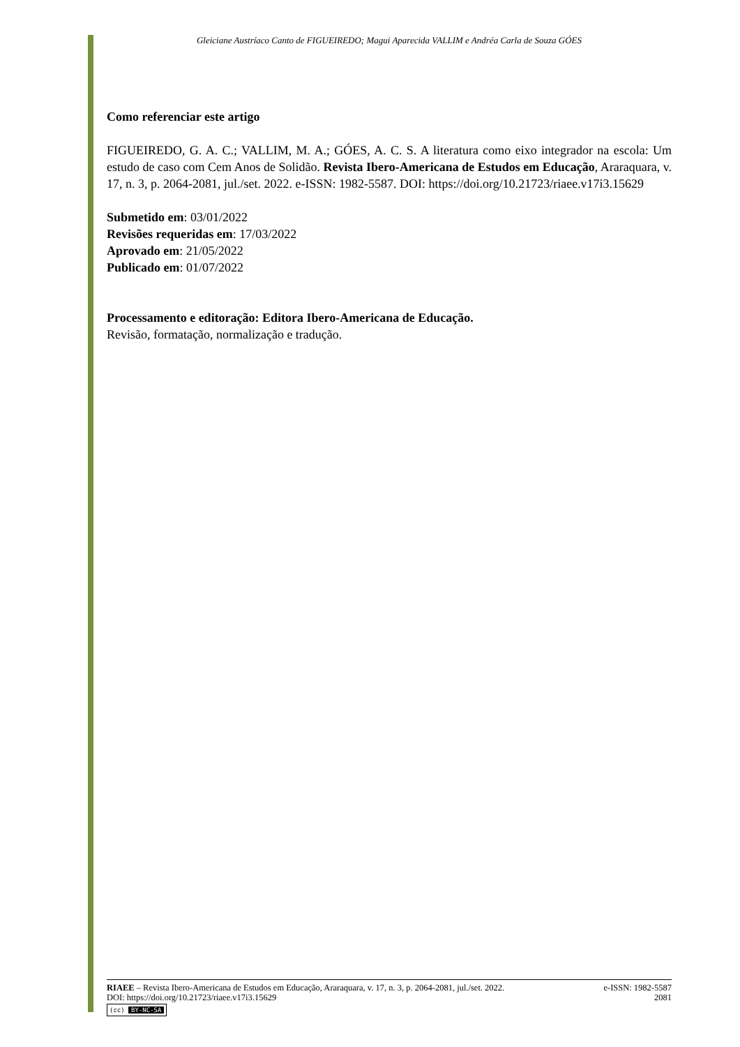Gleiciane Austríaco Canto de FIGUEIREDO; Magui Aparecida VALLIM e Andréa Carla de Souza GÓES
Como referenciar este artigo
FIGUEIREDO, G. A. C.; VALLIM, M. A.; GÓES, A. C. S. A literatura como eixo integrador na escola: Um estudo de caso com Cem Anos de Solidão. Revista Ibero-Americana de Estudos em Educação, Araraquara, v. 17, n. 3, p. 2064-2081, jul./set. 2022. e-ISSN: 1982-5587. DOI: https://doi.org/10.21723/riaee.v17i3.15629
Submetido em: 03/01/2022
Revisões requeridas em: 17/03/2022
Aprovado em: 21/05/2022
Publicado em: 01/07/2022
Processamento e editoração: Editora Ibero-Americana de Educação.
Revisão, formatação, normalização e tradução.
RIAEE – Revista Ibero-Americana de Estudos em Educação, Araraquara, v. 17, n. 3, p. 2064-2081, jul./set. 2022. e-ISSN: 1982-5587
DOI: https://doi.org/10.21723/riaee.v17i3.15629 2081
(cc) BY-NC-SA